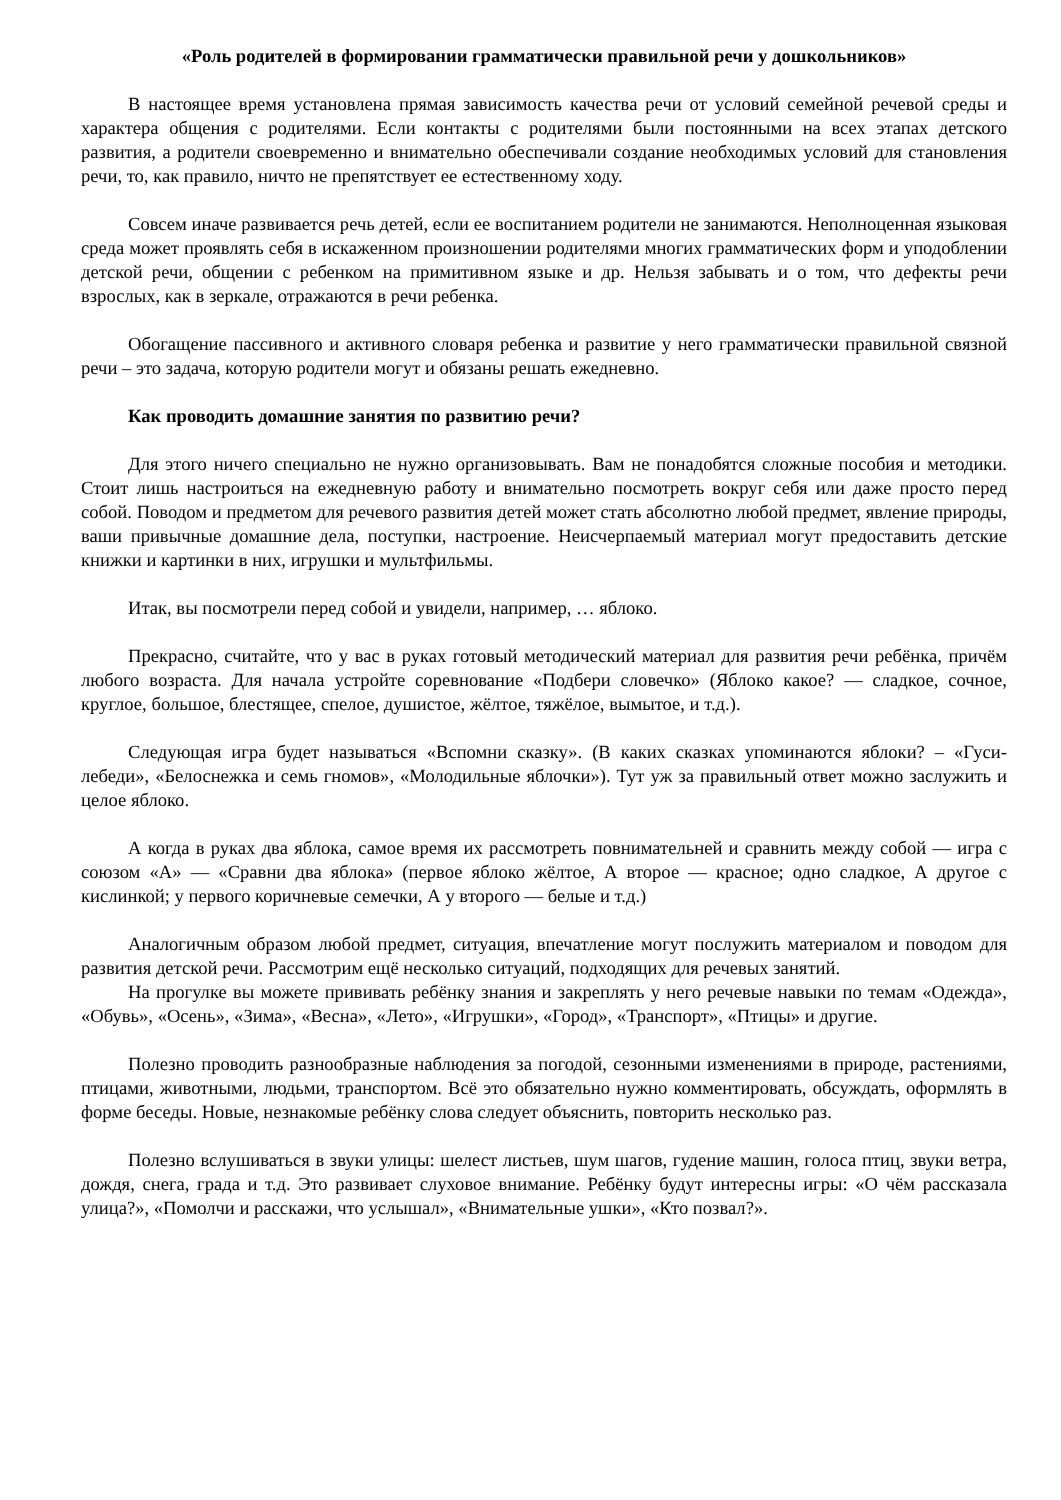«Роль родителей в формировании грамматически правильной речи у дошкольников»
В настоящее время установлена прямая зависимость качества речи от условий семейной речевой среды и характера общения с родителями. Если контакты с родителями были постоянными на всех этапах детского развития, а родители своевременно и внимательно обеспечивали создание необходимых условий для становления речи, то, как правило, ничто не препятствует ее естественному ходу.
Совсем иначе развивается речь детей, если ее воспитанием родители не занимаются. Неполноценная языковая среда может проявлять себя в искаженном произношении родителями многих грамматических форм и уподоблении детской речи, общении с ребенком на примитивном языке и др. Нельзя забывать и о том, что дефекты речи взрослых, как в зеркале, отражаются в речи ребенка.
Обогащение пассивного и активного словаря ребенка и развитие у него грамматически правильной связной речи – это задача, которую родители могут и обязаны решать ежедневно.
Как проводить домашние занятия по развитию речи?
Для этого ничего специально не нужно организовывать. Вам не понадобятся сложные пособия и методики. Стоит лишь настроиться на ежедневную работу и внимательно посмотреть вокруг себя или даже просто перед собой. Поводом и предметом для речевого развития детей может стать абсолютно любой предмет, явление природы, ваши привычные домашние дела, поступки, настроение. Неисчерпаемый материал могут предоставить детские книжки и картинки в них, игрушки и мультфильмы.
Итак, вы посмотрели перед собой и увидели, например, … яблоко.
Прекрасно, считайте, что у вас в руках готовый методический материал для развития речи ребёнка, причём любого возраста. Для начала устройте соревнование «Подбери словечко» (Яблоко какое? — сладкое, сочное, круглое, большое, блестящее, спелое, душистое, жёлтое, тяжёлое, вымытое, и т.д.).
Следующая игра будет называться «Вспомни сказку». (В каких сказках упоминаются яблоки? – «Гуси-лебеди», «Белоснежка и семь гномов», «Молодильные яблочки»). Тут уж за правильный ответ можно заслужить и целое яблоко.
А когда в руках два яблока, самое время их рассмотреть повнимательней и сравнить между собой — игра с союзом «А» — «Сравни два яблока» (первое яблоко жёлтое, А второе — красное; одно сладкое, А другое с кислинкой; у первого коричневые семечки, А у второго — белые и т.д.)
Аналогичным образом любой предмет, ситуация, впечатление могут послужить материалом и поводом для развития детской речи. Рассмотрим ещё несколько ситуаций, подходящих для речевых занятий.
На прогулке вы можете прививать ребёнку знания и закреплять у него речевые навыки по темам «Одежда», «Обувь», «Осень», «Зима», «Весна», «Лето», «Игрушки», «Город», «Транспорт», «Птицы» и другие.
Полезно проводить разнообразные наблюдения за погодой, сезонными изменениями в природе, растениями, птицами, животными, людьми, транспортом. Всё это обязательно нужно комментировать, обсуждать, оформлять в форме беседы. Новые, незнакомые ребёнку слова следует объяснить, повторить несколько раз.
Полезно вслушиваться в звуки улицы: шелест листьев, шум шагов, гудение машин, голоса птиц, звуки ветра, дождя, снега, града и т.д. Это развивает слуховое внимание. Ребёнку будут интересны игры: «О чём рассказала улица?», «Помолчи и расскажи, что услышал», «Внимательные ушки», «Кто позвал?».